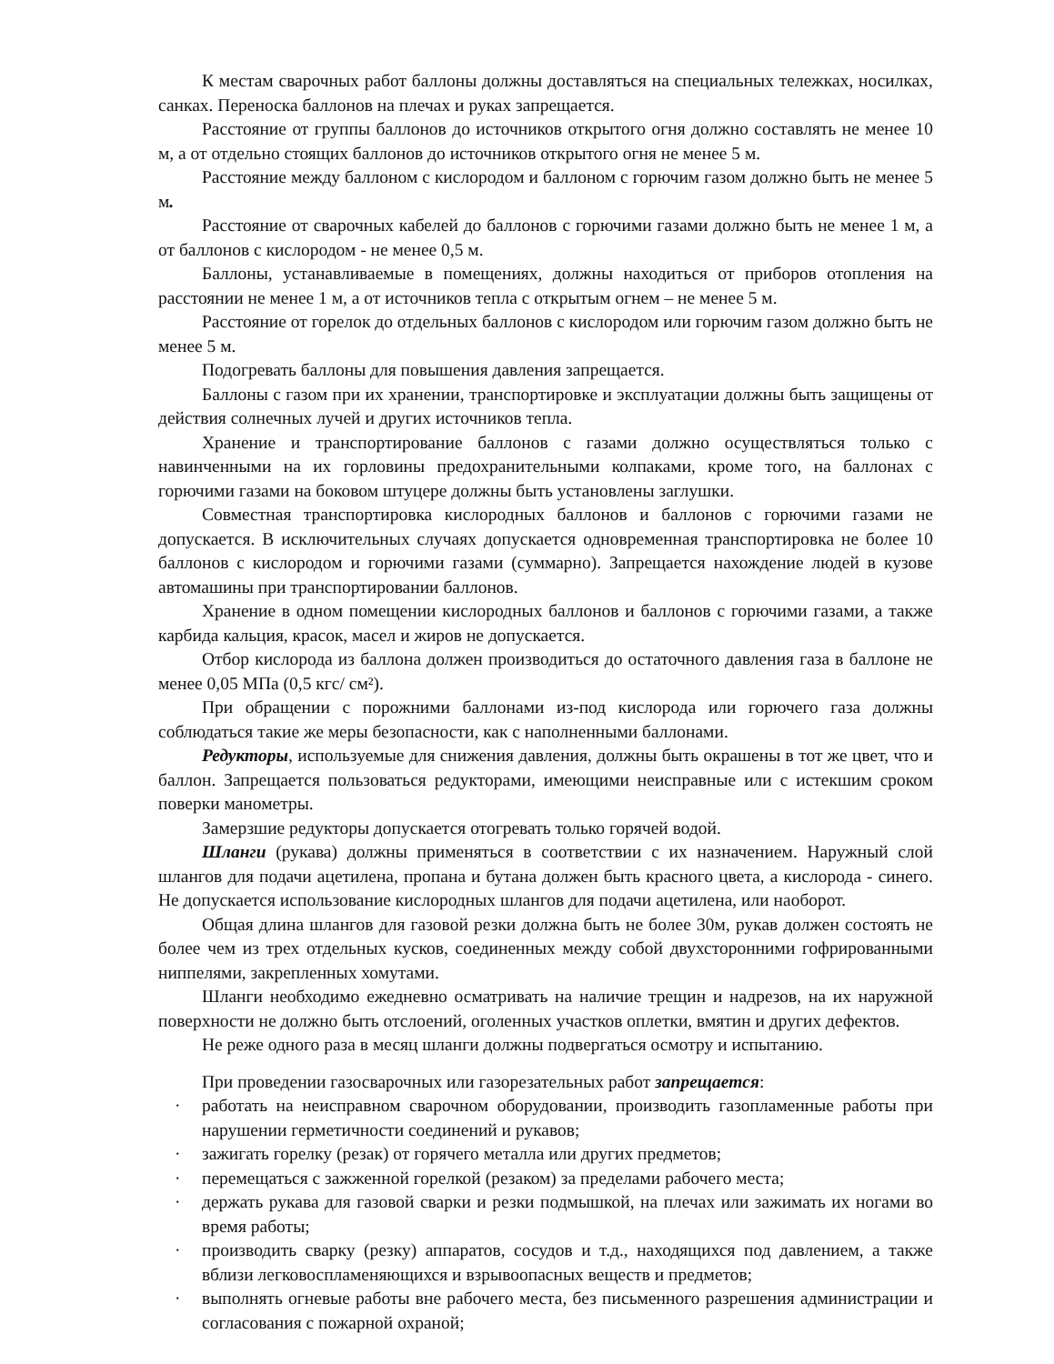К местам сварочных работ баллоны должны доставляться на специальных тележках, носилках, санках. Переноска баллонов на плечах и руках запрещается.
Расстояние от группы баллонов до источников открытого огня должно составлять не менее 10 м, а от отдельно стоящих баллонов до источников открытого огня не менее 5 м.
Расстояние между баллоном с кислородом и баллоном с горючим газом должно быть не менее 5 м.
Расстояние от сварочных кабелей до баллонов с горючими газами должно быть не менее 1 м, а от баллонов с кислородом - не менее 0,5 м.
Баллоны, устанавливаемые в помещениях, должны находиться от приборов отопления на расстоянии не менее 1 м, а от источников тепла с открытым огнем – не менее 5 м.
Расстояние от горелок до отдельных баллонов с кислородом или горючим газом должно быть не менее 5 м.
Подогревать баллоны для повышения давления запрещается.
Баллоны с газом при их хранении, транспортировке и эксплуатации должны быть защищены от действия солнечных лучей и других источников тепла.
Хранение и транспортирование баллонов с газами должно осуществляться только с навинченными на их горловины предохранительными колпаками, кроме того, на баллонах с горючими газами на боковом штуцере должны быть установлены заглушки.
Совместная транспортировка кислородных баллонов и баллонов с горючими газами не допускается. В исключительных случаях допускается одновременная транспортировка не более 10 баллонов с кислородом и горючими газами (суммарно). Запрещается нахождение людей в кузове автомашины при транспортировании баллонов.
Хранение в одном помещении кислородных баллонов и баллонов с горючими газами, а также карбида кальция, красок, масел и жиров не допускается.
Отбор кислорода из баллона должен производиться до остаточного давления газа в баллоне не менее 0,05 МПа (0,5 кгс/ см²).
При обращении с порожними баллонами из-под кислорода или горючего газа должны соблюдаться такие же меры безопасности, как с наполненными баллонами.
Редукторы, используемые для снижения давления, должны быть окрашены в тот же цвет, что и баллон. Запрещается пользоваться редукторами, имеющими неисправные или с истекшим сроком поверки манометры.
Замерзшие редукторы допускается отогревать только горячей водой.
Шланги (рукава) должны применяться в соответствии с их назначением. Наружный слой шлангов для подачи ацетилена, пропана и бутана должен быть красного цвета, а кислорода - синего. Не допускается использование кислородных шлангов для подачи ацетилена, или наоборот.
Общая длина шлангов для газовой резки должна быть не более 30м, рукав должен состоять не более чем из трех отдельных кусков, соединенных между собой двухсторонними гофрированными ниппелями, закрепленных хомутами.
Шланги необходимо ежедневно осматривать на наличие трещин и надрезов, на их наружной поверхности не должно быть отслоений, оголенных участков оплетки, вмятин и других дефектов.
Не реже одного раза в месяц шланги должны подвергаться осмотру и испытанию.
При проведении газосварочных или газорезательных работ запрещается:
· работать на неисправном сварочном оборудовании, производить газопламенные работы при нарушении герметичности соединений и рукавов;
· зажигать горелку (резак) от горячего металла или других предметов;
· перемещаться с зажженной горелкой (резаком) за пределами рабочего места;
· держать рукава для газовой сварки и резки подмышкой, на плечах или зажимать их ногами во время работы;
· производить сварку (резку) аппаратов, сосудов и т.д., находящихся под давлением, а также вблизи легковоспламеняющихся и взрывоопасных веществ и предметов;
· выполнять огневые работы вне рабочего места, без письменного разрешения администрации и согласования с пожарной охраной;